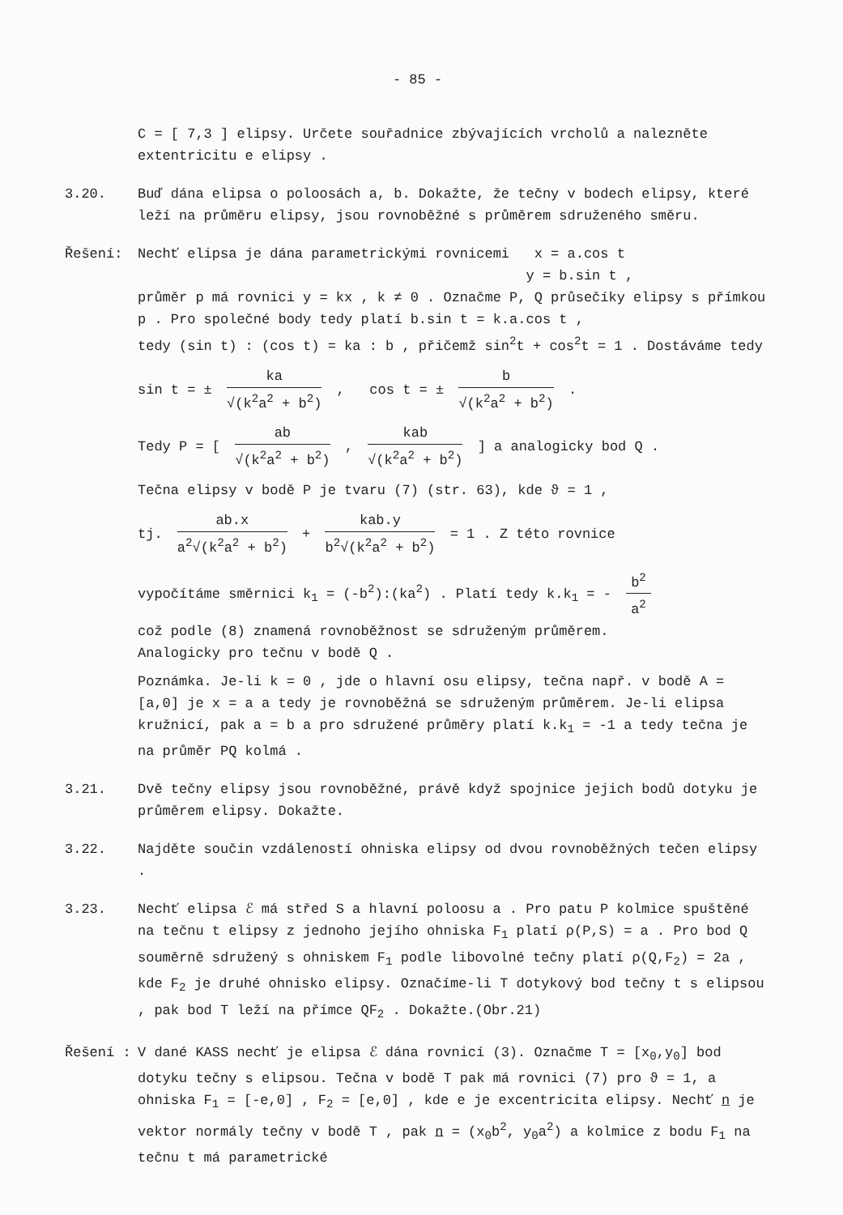- 85 -
C = [ 7,3 ] elipsy. Určete souřadnice zbývajících vrcholů a nalezněte
extentricitu e elipsy .
3.20. Buď dána elipsa o poloosách a, b. Dokažte, že tečny v bodech elipsy, které leží na průměru elipsy, jsou rovnoběžné s průměrem sdruženého směru.
Řešení: Nechť elipsa je dána parametrickými rovnicemi x = a.cos t
y = b.sin t ,
průměr p má rovnici y = kx , k ≠ 0 . Označme P, Q průsečíky elipsy s přímkou p . Pro společné body tedy platí b.sin t = k.a.cos t ,
tedy (sin t) : (cos t) = ka : b , přičemž sin<sup>2</sup>t + cos<sup>2</sup>t = 1 . Dostáváme tedy
sin t = ± ka √(k<sup>2</sup>a<sup>2</sup> + b<sup>2</sup>) , cos t = ± b √(k<sup>2</sup>a<sup>2</sup> + b<sup>2</sup>) .
Tedy P = [ ab √(k<sup>2</sup>a<sup>2</sup> + b<sup>2</sup>) , kab √(k<sup>2</sup>a<sup>2</sup> + b<sup>2</sup>) ] a analogicky bod Q .
Tečna elipsy v bodě P je tvaru (7) (str. 63), kde ϑ = 1 ,
tj. ab.x a<sup>2</sup>√(k<sup>2</sup>a<sup>2</sup> + b<sup>2</sup>) + kab.y b<sup>2</sup>√(k<sup>2</sup>a<sup>2</sup> + b<sup>2</sup>) = 1 . Z této rovnice
vypočítáme směrnici k<sub>1</sub> = (-b<sup>2</sup>):(ka<sup>2</sup>) . Platí tedy k.k<sub>1</sub> = - b<sup>2</sup> a<sup>2</sup>
což podle (8) znamená rovnoběžnost se sdruženým průměrem.
Analogicky pro tečnu v bodě Q .
Poznámka. Je-li k = 0 , jde o hlavní osu elipsy, tečna např. v bodě A = [a,0] je x = a a tedy je rovnoběžná se sdruženým průměrem. Je-li elipsa kružnicí, pak a = b a pro sdružené průměry platí k.k<sub>1</sub> = -1 a tedy tečna je na průměr PQ kolmá .
3.21. Dvě tečny elipsy jsou rovnoběžné, právě když spojnice jejich bodů dotyku je průměrem elipsy. Dokažte.
3.22. Najděte součin vzdáleností ohniska elipsy od dvou rovnoběžných tečen elipsy .
3.23. Nechť elipsa ℰ má střed S a hlavní poloosu a . Pro patu P kolmice spuštěné na tečnu t elipsy z jednoho jejího ohniska F<sub>1</sub> platí ρ(P,S) = a . Pro bod Q souměrně sdružený s ohniskem F<sub>1</sub> podle libovolné tečny platí ρ(Q,F<sub>2</sub>) = 2a , kde F<sub>2</sub> je druhé ohnisko elipsy. Označíme-li T dotykový bod tečny t s elipsou , pak bod T leží na přímce QF<sub>2</sub> . Dokažte.(Obr.21)
Řešení : V dané KASS nechť je elipsa ℰ dána rovnicí (3). Označme T = [x<sub>0</sub>,y<sub>0</sub>] bod dotyku tečny s elipsou. Tečna v bodě T pak má rovnici (7) pro ϑ = 1, a ohniska F<sub>1</sub> = [-e,0] , F<sub>2</sub> = [e,0] , kde e je excentricita elipsy. Nechť n je vektor normály tečny v bodě T , pak n = (x<sub>0</sub>b<sup>2</sup>, y<sub>0</sub>a<sup>2</sup>) a kolmice z bodu F<sub>1</sub> na tečnu t má parametrické